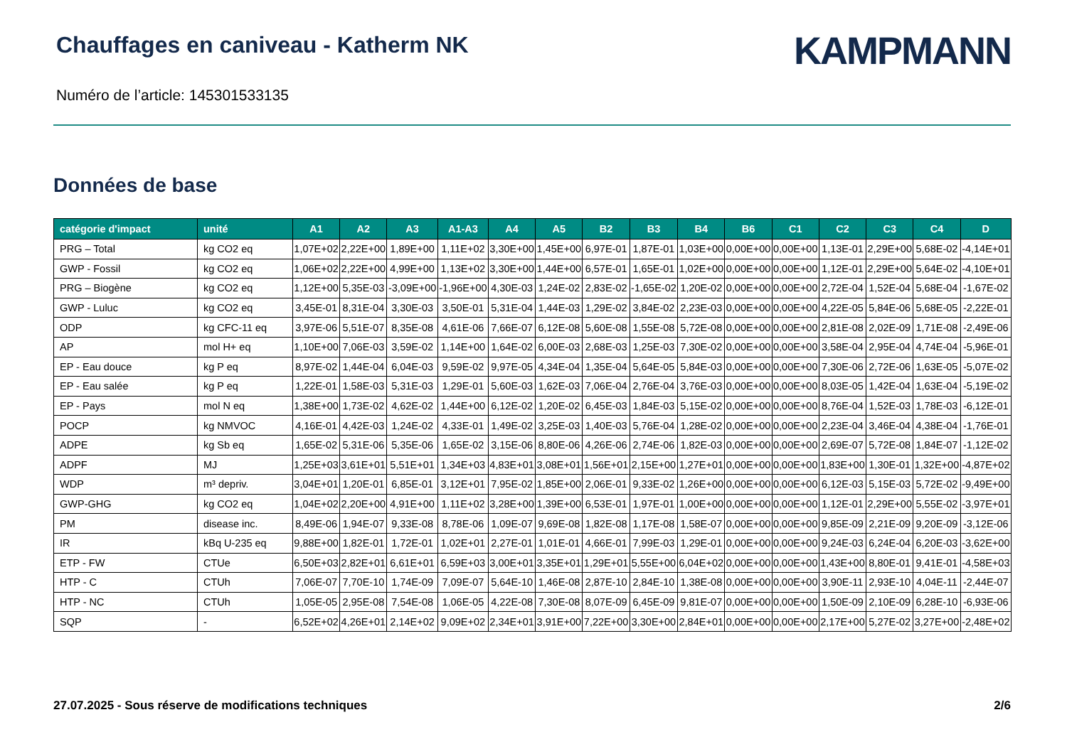Chauffages en caniveau - Katherm NK
Numéro de l’article: 145301533135
KAMPMANN
Données de base
| catégorie d'impact | unité | A1 | A2 | A3 | A1-A3 | A4 | A5 | B2 | B3 | B4 | B6 | C1 | C2 | C3 | C4 | D |
| --- | --- | --- | --- | --- | --- | --- | --- | --- | --- | --- | --- | --- | --- | --- | --- | --- |
| PRG – Total | kg CO2 eq | 1,07E+02 | 2,22E+00 | 1,89E+00 | 1,11E+02 | 3,30E+00 | 1,45E+00 | 6,97E-01 | 1,87E-01 | 1,03E+00 | 0,00E+00 | 0,00E+00 | 1,13E-01 | 2,29E+00 | 5,68E-02 | -4,14E+01 |
| GWP - Fossil | kg CO2 eq | 1,06E+02 | 2,22E+00 | 4,99E+00 | 1,13E+02 | 3,30E+00 | 1,44E+00 | 6,57E-01 | 1,65E-01 | 1,02E+00 | 0,00E+00 | 0,00E+00 | 1,12E-01 | 2,29E+00 | 5,64E-02 | -4,10E+01 |
| PRG – Biogène | kg CO2 eq | 1,12E+00 | 5,35E-03 | -3,09E+00 | -1,96E+00 | 4,30E-03 | 1,24E-02 | 2,83E-02 | -1,65E-02 | 1,20E-02 | 0,00E+00 | 0,00E+00 | 2,72E-04 | 1,52E-04 | 5,68E-04 | -1,67E-02 |
| GWP - Luluc | kg CO2 eq | 3,45E-01 | 8,31E-04 | 3,30E-03 | 3,50E-01 | 5,31E-04 | 1,44E-03 | 1,29E-02 | 3,84E-02 | 2,23E-03 | 0,00E+00 | 0,00E+00 | 4,22E-05 | 5,84E-06 | 5,68E-05 | -2,22E-01 |
| ODP | kg CFC-11 eq | 3,97E-06 | 5,51E-07 | 8,35E-08 | 4,61E-06 | 7,66E-07 | 6,12E-08 | 5,60E-08 | 1,55E-08 | 5,72E-08 | 0,00E+00 | 0,00E+00 | 2,81E-08 | 2,02E-09 | 1,71E-08 | -2,49E-06 |
| AP | mol H+ eq | 1,10E+00 | 7,06E-03 | 3,59E-02 | 1,14E+00 | 1,64E-02 | 6,00E-03 | 2,68E-03 | 1,25E-03 | 7,30E-02 | 0,00E+00 | 0,00E+00 | 3,58E-04 | 2,95E-04 | 4,74E-04 | -5,96E-01 |
| EP - Eau douce | kg P eq | 8,97E-02 | 1,44E-04 | 6,04E-03 | 9,59E-02 | 9,97E-05 | 4,34E-04 | 1,35E-04 | 5,64E-05 | 5,84E-03 | 0,00E+00 | 0,00E+00 | 7,30E-06 | 2,72E-06 | 1,63E-05 | -5,07E-02 |
| EP - Eau salée | kg P eq | 1,22E-01 | 1,58E-03 | 5,31E-03 | 1,29E-01 | 5,60E-03 | 1,62E-03 | 7,06E-04 | 2,76E-04 | 3,76E-03 | 0,00E+00 | 0,00E+00 | 8,03E-05 | 1,42E-04 | 1,63E-04 | -5,19E-02 |
| EP - Pays | mol N eq | 1,38E+00 | 1,73E-02 | 4,62E-02 | 1,44E+00 | 6,12E-02 | 1,20E-02 | 6,45E-03 | 1,84E-03 | 5,15E-02 | 0,00E+00 | 0,00E+00 | 8,76E-04 | 1,52E-03 | 1,78E-03 | -6,12E-01 |
| POCP | kg NMVOC | 4,16E-01 | 4,42E-03 | 1,24E-02 | 4,33E-01 | 1,49E-02 | 3,25E-03 | 1,40E-03 | 5,76E-04 | 1,28E-02 | 0,00E+00 | 0,00E+00 | 2,23E-04 | 3,46E-04 | 4,38E-04 | -1,76E-01 |
| ADPE | kg Sb eq | 1,65E-02 | 5,31E-06 | 5,35E-06 | 1,65E-02 | 3,15E-06 | 8,80E-06 | 4,26E-06 | 2,74E-06 | 1,82E-03 | 0,00E+00 | 0,00E+00 | 2,69E-07 | 5,72E-08 | 1,84E-07 | -1,12E-02 |
| ADPF | MJ | 1,25E+03 | 3,61E+01 | 5,51E+01 | 1,34E+03 | 4,83E+01 | 3,08E+01 | 1,56E+01 | 2,15E+00 | 1,27E+01 | 0,00E+00 | 0,00E+00 | 1,83E+00 | 1,30E-01 | 1,32E+00 | -4,87E+02 |
| WDP | m³ depriv. | 3,04E+01 | 1,20E-01 | 6,85E-01 | 3,12E+01 | 7,95E-02 | 1,85E+00 | 2,06E-01 | 9,33E-02 | 1,26E+00 | 0,00E+00 | 0,00E+00 | 6,12E-03 | 5,15E-03 | 5,72E-02 | -9,49E+00 |
| GWP-GHG | kg CO2 eq | 1,04E+02 | 2,20E+00 | 4,91E+00 | 1,11E+02 | 3,28E+00 | 1,39E+00 | 6,53E-01 | 1,97E-01 | 1,00E+00 | 0,00E+00 | 0,00E+00 | 1,12E-01 | 2,29E+00 | 5,55E-02 | -3,97E+01 |
| PM | disease inc. | 8,49E-06 | 1,94E-07 | 9,33E-08 | 8,78E-06 | 1,09E-07 | 9,69E-08 | 1,82E-08 | 1,17E-08 | 1,58E-07 | 0,00E+00 | 0,00E+00 | 9,85E-09 | 2,21E-09 | 9,20E-09 | -3,12E-06 |
| IR | kBq U-235 eq | 9,88E+00 | 1,82E-01 | 1,72E-01 | 1,02E+01 | 2,27E-01 | 1,01E-01 | 4,66E-01 | 7,99E-03 | 1,29E-01 | 0,00E+00 | 0,00E+00 | 9,24E-03 | 6,24E-04 | 6,20E-03 | -3,62E+00 |
| ETP - FW | CTUe | 6,50E+03 | 2,82E+01 | 6,61E+01 | 6,59E+03 | 3,00E+01 | 3,35E+01 | 1,29E+01 | 5,55E+00 | 6,04E+02 | 0,00E+00 | 0,00E+00 | 1,43E+00 | 8,80E-01 | 9,41E-01 | -4,58E+03 |
| HTP - C | CTUh | 7,06E-07 | 7,70E-10 | 1,74E-09 | 7,09E-07 | 5,64E-10 | 1,46E-08 | 2,87E-10 | 2,84E-10 | 1,38E-08 | 0,00E+00 | 0,00E+00 | 3,90E-11 | 2,93E-10 | 4,04E-11 | -2,44E-07 |
| HTP - NC | CTUh | 1,05E-05 | 2,95E-08 | 7,54E-08 | 1,06E-05 | 4,22E-08 | 7,30E-08 | 8,07E-09 | 6,45E-09 | 9,81E-07 | 0,00E+00 | 0,00E+00 | 1,50E-09 | 2,10E-09 | 6,28E-10 | -6,93E-06 |
| SQP | - | 6,52E+02 | 4,26E+01 | 2,14E+02 | 9,09E+02 | 2,34E+01 | 3,91E+00 | 7,22E+00 | 3,30E+00 | 2,84E+01 | 0,00E+00 | 0,00E+00 | 2,17E+00 | 5,27E-02 | 3,27E+00 | -2,48E+02 |
27.07.2025 - Sous réserve de modifications techniques 2/6